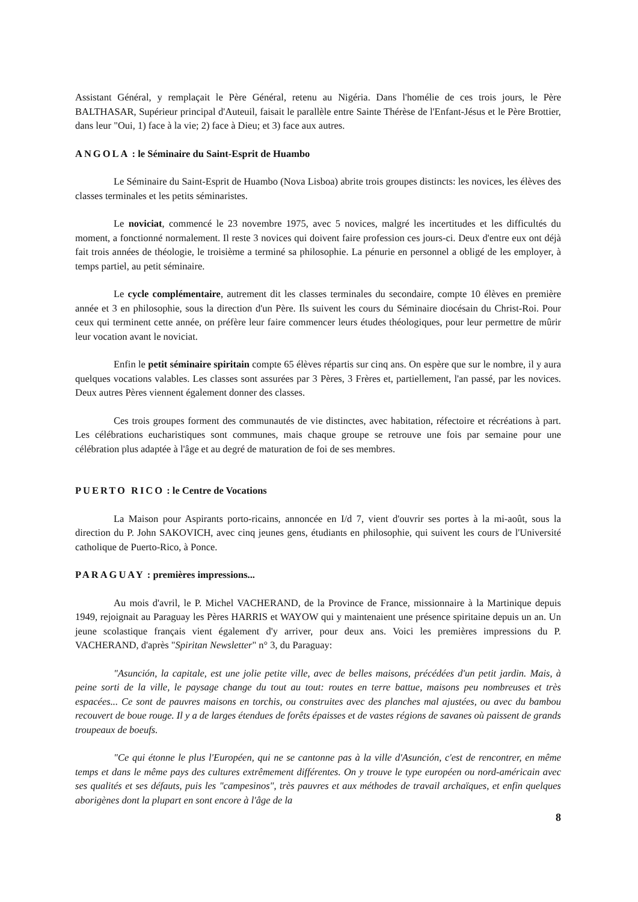Assistant Général, y remplaçait le Père Général, retenu au Nigéria. Dans l'homélie de ces trois jours, le Père BALTHASAR, Supérieur principal d'Auteuil, faisait le parallèle entre Sainte Thérèse de l'Enfant-Jésus et le Père Brottier, dans leur "Oui, 1) face à la vie; 2) face à Dieu; et 3) face aux autres.
ANGOLA : le Séminaire du Saint-Esprit de Huambo
Le Séminaire du Saint-Esprit de Huambo (Nova Lisboa) abrite trois groupes distincts: les novices, les élèves des classes terminales et les petits séminaristes.
Le noviciat, commencé le 23 novembre 1975, avec 5 novices, malgré les incertitudes et les difficultés du moment, a fonctionné normalement. Il reste 3 novices qui doivent faire profession ces jours-ci. Deux d'entre eux ont déjà fait trois années de théologie, le troisième a terminé sa philosophie. La pénurie en personnel a obligé de les employer, à temps partiel, au petit séminaire.
Le cycle complémentaire, autrement dit les classes terminales du secondaire, compte 10 élèves en première année et 3 en philosophie, sous la direction d'un Père. Ils suivent les cours du Séminaire diocésain du Christ-Roi. Pour ceux qui terminent cette année, on préfère leur faire commencer leurs études théologiques, pour leur permettre de mûrir leur vocation avant le noviciat.
Enfin le petit séminaire spiritain compte 65 élèves répartis sur cinq ans. On espère que sur le nombre, il y aura quelques vocations valables. Les classes sont assurées par 3 Pères, 3 Frères et, partiellement, l'an passé, par les novices. Deux autres Pères viennent également donner des classes.
Ces trois groupes forment des communautés de vie distinctes, avec habitation, réfectoire et récréations à part. Les célébrations eucharistiques sont communes, mais chaque groupe se retrouve une fois par semaine pour une célébration plus adaptée à l'âge et au degré de maturation de foi de ses membres.
PUERTO RICO : le Centre de Vocations
La Maison pour Aspirants porto-ricains, annoncée en I/d 7, vient d'ouvrir ses portes à la mi-août, sous la direction du P. John SAKOVICH, avec cinq jeunes gens, étudiants en philosophie, qui suivent les cours de l'Université catholique de Puerto-Rico, à Ponce.
PARAGUAY : premières impressions...
Au mois d'avril, le P. Michel VACHERAND, de la Province de France, missionnaire à la Martinique depuis 1949, rejoignait au Paraguay les Pères HARRIS et WAYOW qui y maintenaient une présence spiritaine depuis un an. Un jeune scolastique français vient également d'y arriver, pour deux ans. Voici les premières impressions du P. VACHERAND, d'après "Spiritan Newsletter" n° 3, du Paraguay:
"Asunción, la capitale, est une jolie petite ville, avec de belles maisons, précédées d'un petit jardin. Mais, à peine sorti de la ville, le paysage change du tout au tout: routes en terre battue, maisons peu nombreuses et très espacées... Ce sont de pauvres maisons en torchis, ou construites avec des planches mal ajustées, ou avec du bambou recouvert de boue rouge. Il y a de larges étendues de forêts épaisses et de vastes régions de savanes où paissent de grands troupeaux de boeufs.
"Ce qui étonne le plus l'Européen, qui ne se cantonne pas à la ville d'Asunción, c'est de rencontrer, en même temps et dans le même pays des cultures extrêmement différentes. On y trouve le type européen ou nord-américain avec ses qualités et ses défauts, puis les "campesinos", très pauvres et aux méthodes de travail archaïques, et enfin quelques aborigènes dont la plupart en sont encore à l'âge de la
8